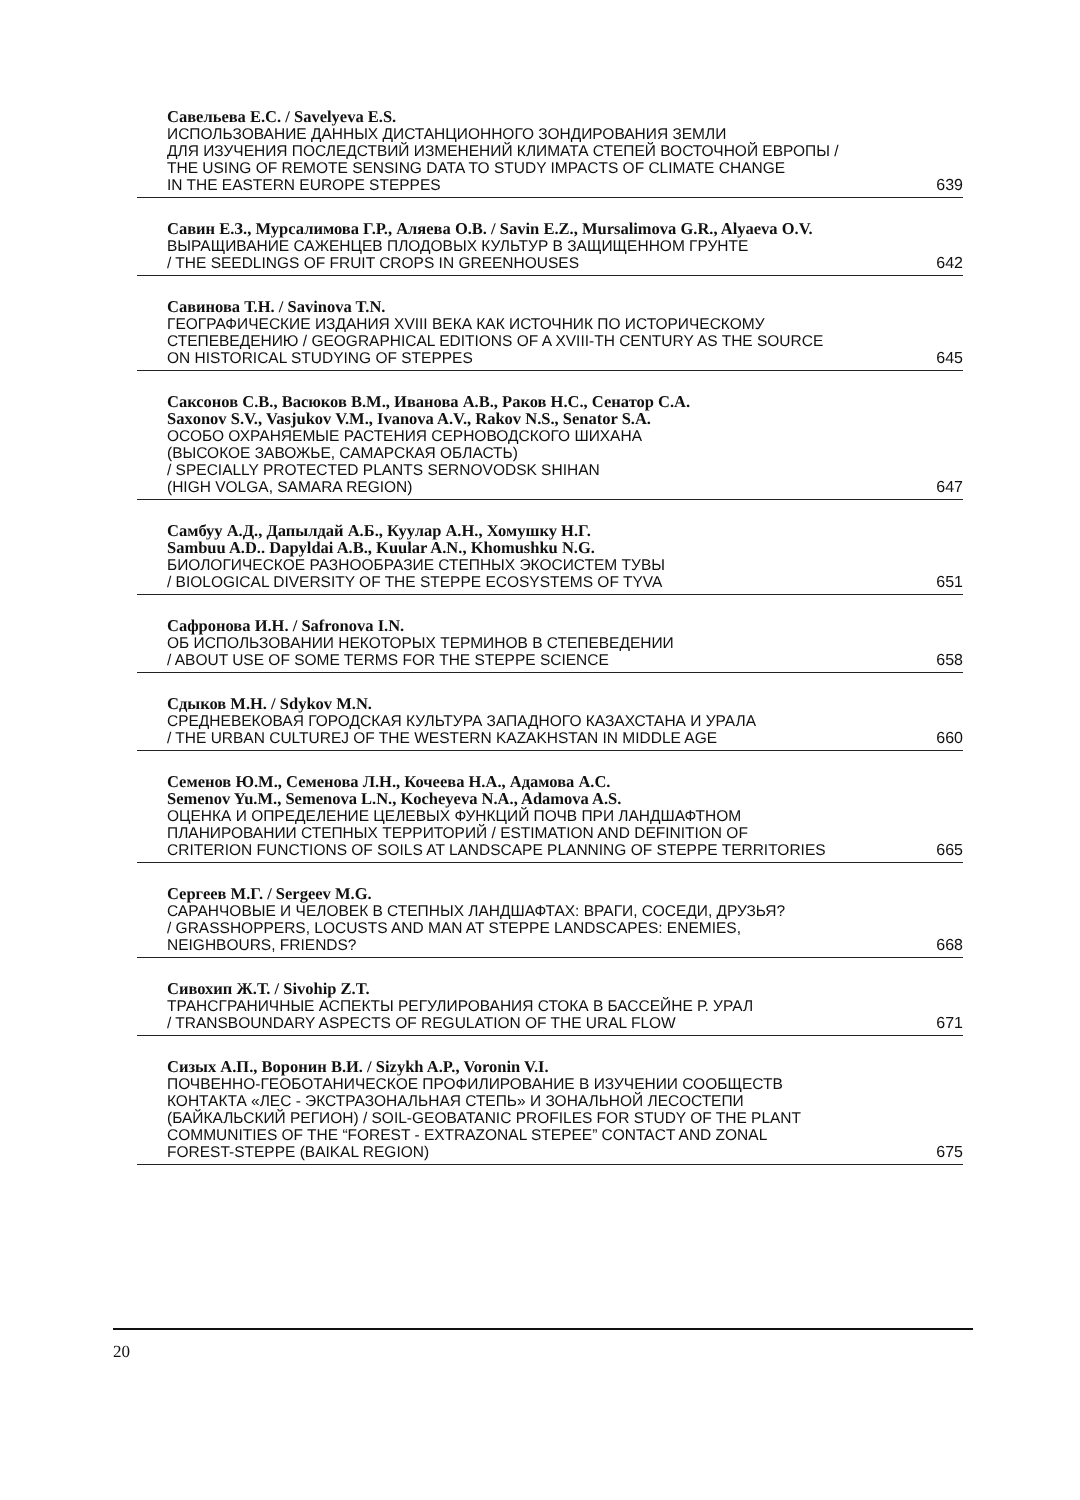Савельева Е.С. / Savelyeva E.S.
ИСПОЛЬЗОВАНИЕ ДАННЫХ ДИСТАНЦИОННОГО ЗОНДИРОВАНИЯ ЗЕМЛИ
ДЛЯ ИЗУЧЕНИЯ ПОСЛЕДСТВИЙ ИЗМЕНЕНИЙ КЛИМАТА СТЕПЕЙ ВОСТОЧНОЙ ЕВРОПЫ /
THE USING OF REMOTE SENSING DATA TO STUDY IMPACTS OF CLIMATE CHANGE
IN THE EASTERN EUROPE STEPPES 639
Савин Е.З., Мурсалимова Г.Р., Аляева О.В. / Savin E.Z., Mursalimova G.R., Alyaeva O.V.
ВЫРАЩИВАНИЕ САЖЕНЦЕВ ПЛОДОВЫХ КУЛЬТУР В ЗАЩИЩЕННОМ ГРУНТЕ
/ THE SEEDLINGS OF FRUIT CROPS IN GREENHOUSES 642
Савинова Т.Н. / Savinova T.N.
ГЕОГРАФИЧЕСКИЕ ИЗДАНИЯ XVIII ВЕКА КАК ИСТОЧНИК ПО ИСТОРИЧЕСКОМУ
СТЕПЕВЕДЕНИЮ / GEOGRAPHICAL EDITIONS OF A XVIII-TH CENTURY AS THE SOURCE
ON HISTORICAL STUDYING OF STEPPES 645
Саксонов С.В., Васюков В.М., Иванова А.В., Раков Н.С., Сенатор С.А.
Saxonov S.V., Vasjukov V.M., Ivanova A.V., Rakov N.S., Senator S.A.
ОСОБО ОХРАНЯЕМЫЕ РАСТЕНИЯ СЕРНОВОДСКОГО ШИХАНА
(ВЫСОКОЕ ЗАВОЖЬЕ, САМАРСКАЯ ОБЛАСТЬ)
/ SPECIALLY PROTECTED PLANTS SERNOVODSK SHIHAN
(HIGH VOLGA, SAMARA REGION) 647
Самбуу А.Д., Дапылдай А.Б., Куулар А.Н., Хомушку Н.Г.
Sambuu A.D.. Dapyldai A.B., Kuular A.N., Khomushku N.G.
БИОЛОГИЧЕСКОЕ РАЗНООБРАЗИЕ СТЕПНЫХ ЭКОСИСТЕМ ТУВЫ
/ BIOLOGICAL DIVERSITY OF THE STEPPE ECOSYSTEMS OF TYVA 651
Сафронова И.Н. / Safronova I.N.
ОБ ИСПОЛЬЗОВАНИИ НЕКОТОРЫХ ТЕРМИНОВ В СТЕПЕВЕДЕНИИ
/ ABOUT USE OF SOME TERMS FOR THE STEPPE SCIENCE 658
Сдыков М.Н. / Sdykov M.N.
СРЕДНЕВЕКОВАЯ ГОРОДСКАЯ КУЛЬТУРА ЗАПАДНОГО КАЗАХСТАНА И УРАЛА
/ THE URBAN CULTUREJ OF THE WESTERN KAZAKHSTAN IN MIDDLE AGE 660
Семенов Ю.М., Семенова Л.Н., Кочеева Н.А., Адамова А.С.
Semenov Yu.M., Semenova L.N., Kocheyeva N.A., Adamova A.S.
ОЦЕНКА И ОПРЕДЕЛЕНИЕ ЦЕЛЕВЫХ ФУНКЦИЙ ПОЧВ ПРИ ЛАНДШАФТНОМ
ПЛАНИРОВАНИИ СТЕПНЫХ ТЕРРИТОРИЙ / ESTIMATION AND DEFINITION OF
CRITERION FUNCTIONS OF SOILS AT LANDSCAPE PLANNING OF STEPPE TERRITORIES 665
Сергеев М.Г. / Sergeev M.G.
САРАНЧОВЫЕ И ЧЕЛОВЕК В СТЕПНЫХ ЛАНДШАФТАХ: ВРАГИ, СОСЕДИ, ДРУЗЬЯ?
/ GRASSHOPPERS, LOCUSTS AND MAN AT STEPPE LANDSCAPES: ENEMIES,
NEIGHBOURS, FRIENDS? 668
Сивохип Ж.Т. / Sivohip Z.T.
ТРАНСГРАНИЧНЫЕ АСПЕКТЫ РЕГУЛИРОВАНИЯ СТОКА В БАССЕЙНЕ Р. УРАЛ
/ TRANSBOUNDARY ASPECTS OF REGULATION OF THE URAL FLOW 671
Сизых А.П., Воронин В.И. / Sizykh A.P., Voronin V.I.
ПОЧВЕННО-ГЕОБОТАНИЧЕСКОЕ ПРОФИЛИРОВАНИЕ В ИЗУЧЕНИИ СООБЩЕСТВ
КОНТАКТА «ЛЕС - ЭКСТРАЗОНАЛЬНАЯ СТЕПЬ» И ЗОНАЛЬНОЙ ЛЕСОСТЕПИ
(БАЙКАЛЬСКИЙ РЕГИОН) / SOIL-GEOBATANIC PROFILES FOR STUDY OF THE PLANT
COMMUNITIES OF THE “FOREST - EXTRAZONAL STEPEE” CONTACT AND ZONAL
FOREST-STEPPE (BAIKAL REGION) 675
20